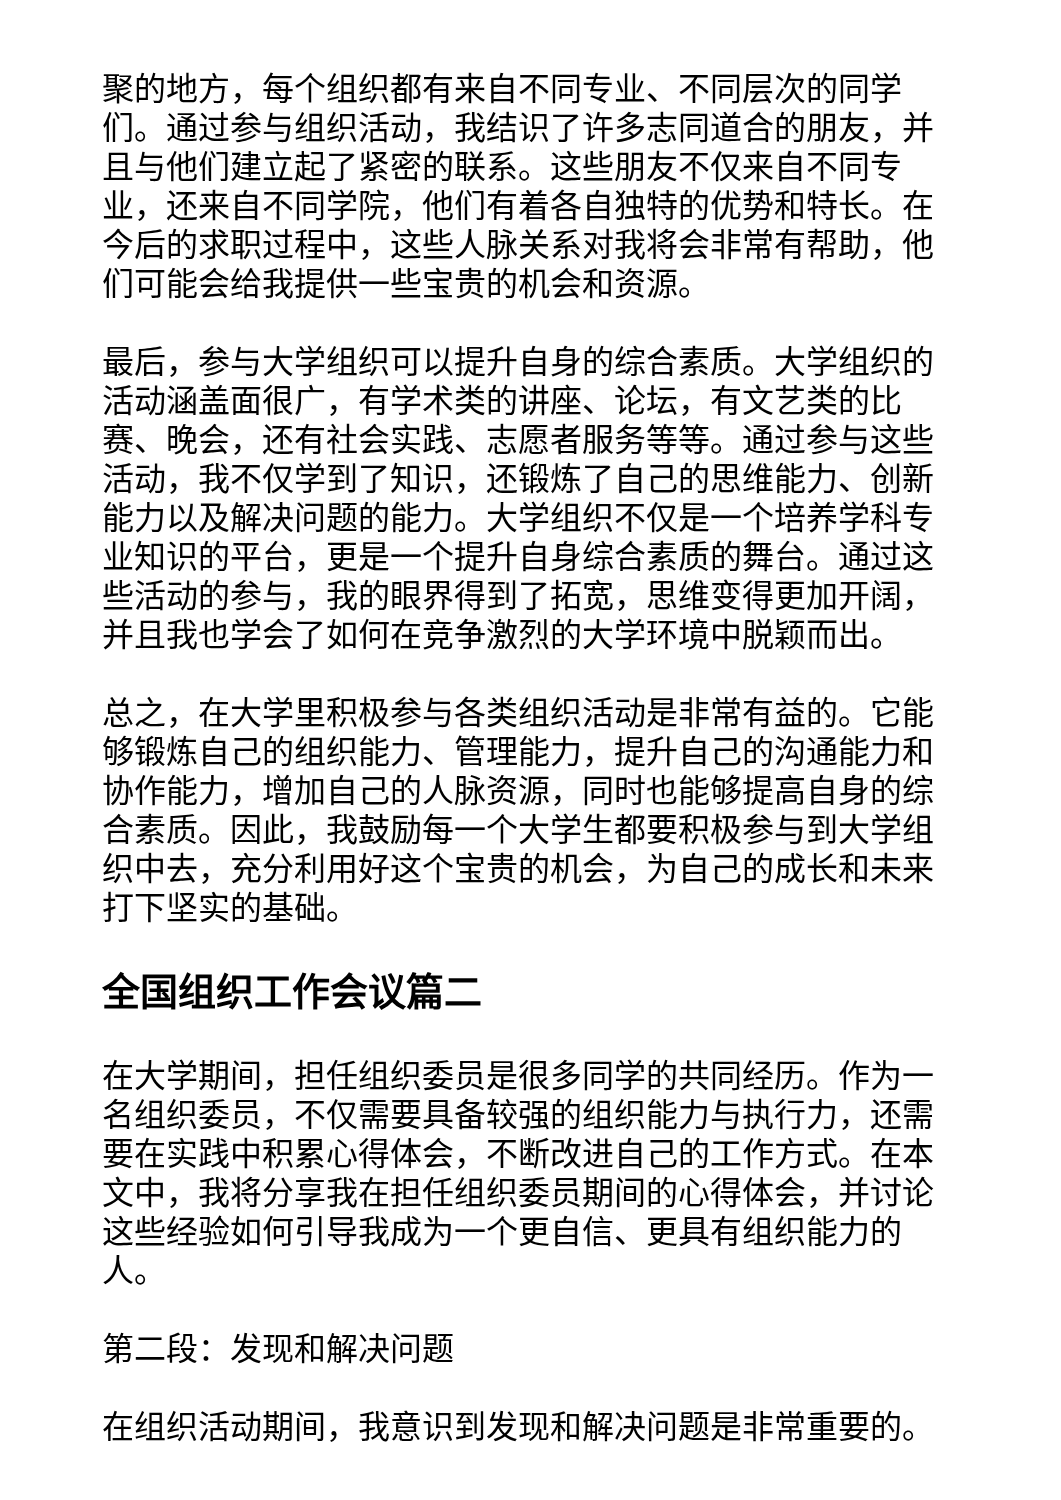聚的地方，每个组织都有来自不同专业、不同层次的同学们。通过参与组织活动，我结识了许多志同道合的朋友，并且与他们建立起了紧密的联系。这些朋友不仅来自不同专业，还来自不同学院，他们有着各自独特的优势和特长。在今后的求职过程中，这些人脉关系对我将会非常有帮助，他们可能会给我提供一些宝贵的机会和资源。
最后，参与大学组织可以提升自身的综合素质。大学组织的活动涵盖面很广，有学术类的讲座、论坛，有文艺类的比赛、晚会，还有社会实践、志愿者服务等等。通过参与这些活动，我不仅学到了知识，还锻炼了自己的思维能力、创新能力以及解决问题的能力。大学组织不仅是一个培养学科专业知识的平台，更是一个提升自身综合素质的舞台。通过这些活动的参与，我的眼界得到了拓宽，思维变得更加开阔，并且我也学会了如何在竞争激烈的大学环境中脱颖而出。
总之，在大学里积极参与各类组织活动是非常有益的。它能够锻炼自己的组织能力、管理能力，提升自己的沟通能力和协作能力，增加自己的人脉资源，同时也能够提高自身的综合素质。因此，我鼓励每一个大学生都要积极参与到大学组织中去，充分利用好这个宝贵的机会，为自己的成长和未来打下坚实的基础。
全国组织工作会议篇二
在大学期间，担任组织委员是很多同学的共同经历。作为一名组织委员，不仅需要具备较强的组织能力与执行力，还需要在实践中积累心得体会，不断改进自己的工作方式。在本文中，我将分享我在担任组织委员期间的心得体会，并讨论这些经验如何引导我成为一个更自信、更具有组织能力的人。
第二段：发现和解决问题
在组织活动期间，我意识到发现和解决问题是非常重要的。